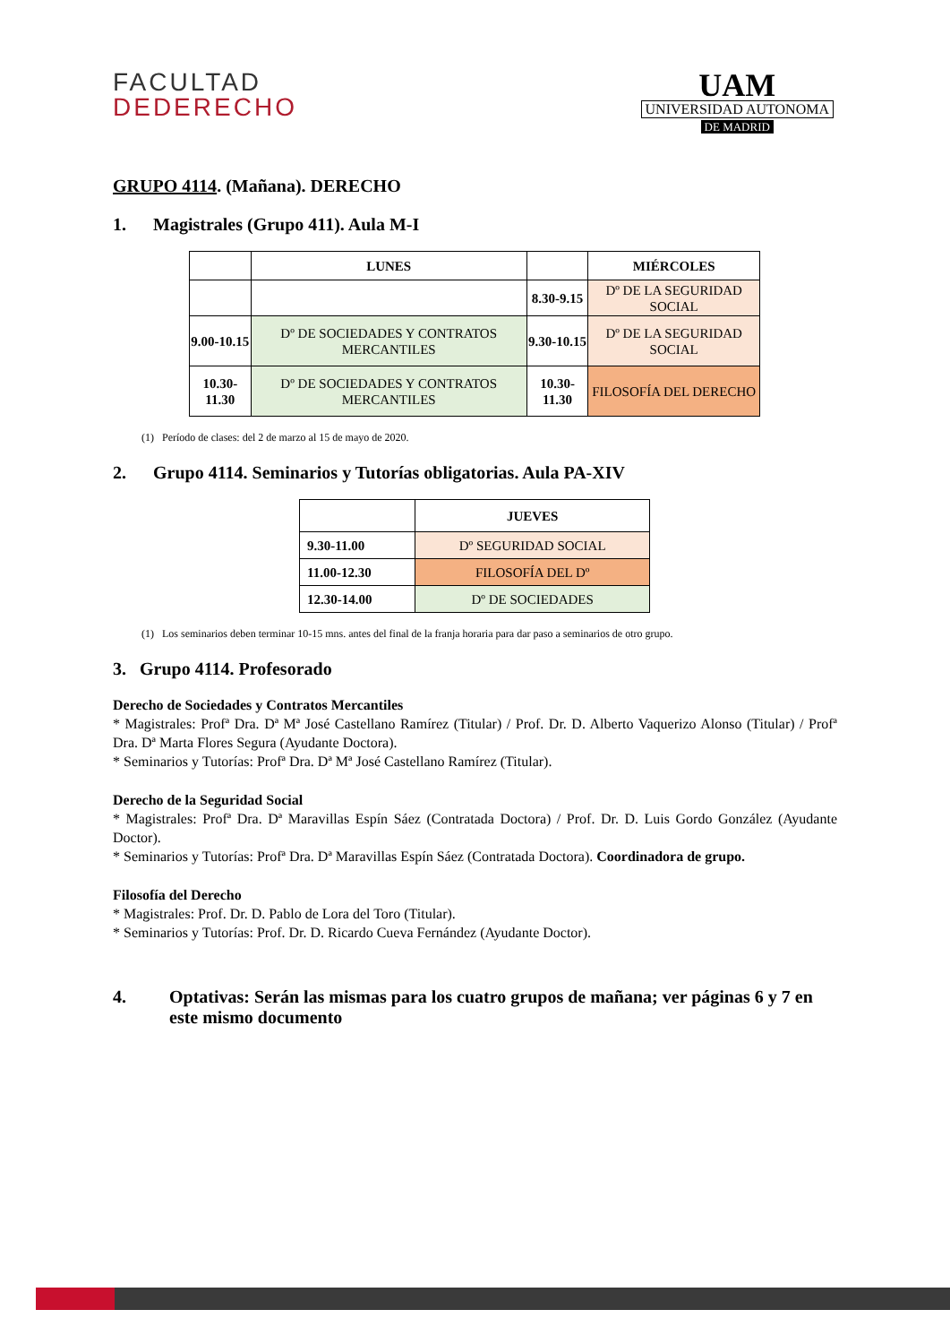FACULTAD
DEDERECHO
UAM
UNIVERSIDAD AUTONOMA
DE MADRID
GRUPO 4114. (Mañana). DERECHO
1. Magistrales (Grupo 411). Aula M-I
| | LUNES | | MIÉRCOLES |
| --- | --- | --- | --- |
| | | 8.30-9.15 | Dº DE LA SEGURIDAD SOCIAL |
| 9.00-10.15 | Dº DE SOCIEDADES Y CONTRATOS MERCANTILES | 9.30-10.15 | Dº DE LA SEGURIDAD SOCIAL |
| 10.30-11.30 | Dº DE SOCIEDADES Y CONTRATOS MERCANTILES | 10.30-11.30 | FILOSOFÍA DEL DERECHO |
(1) Período de clases: del 2 de marzo al 15 de mayo de 2020.
2. Grupo 4114. Seminarios y Tutorías obligatorias. Aula PA-XIV
| | JUEVES |
| --- | --- |
| 9.30-11.00 | Dº SEGURIDAD SOCIAL |
| 11.00-12.30 | FILOSOFÍA DEL Dº |
| 12.30-14.00 | Dº DE SOCIEDADES |
(1) Los seminarios deben terminar 10-15 mns. antes del final de la franja horaria para dar paso a seminarios de otro grupo.
3. Grupo 4114. Profesorado
Derecho de Sociedades y Contratos Mercantiles
* Magistrales: Profª Dra. Dª Mª José Castellano Ramírez (Titular) / Prof. Dr. D. Alberto Vaquerizo Alonso (Titular) / Profª Dra. Dª Marta Flores Segura (Ayudante Doctora).
* Seminarios y Tutorías: Profª Dra. Dª Mª José Castellano Ramírez (Titular).
Derecho de la Seguridad Social
* Magistrales: Profª Dra. Dª Maravillas Espín Sáez (Contratada Doctora) / Prof. Dr. D. Luis Gordo González (Ayudante Doctor).
* Seminarios y Tutorías: Profª Dra. Dª Maravillas Espín Sáez (Contratada Doctora). Coordinadora de grupo.
Filosofía del Derecho
* Magistrales: Prof. Dr. D. Pablo de Lora del Toro (Titular).
* Seminarios y Tutorías: Prof. Dr. D. Ricardo Cueva Fernández (Ayudante Doctor).
4. Optativas: Serán las mismas para los cuatro grupos de mañana; ver páginas 6 y 7 en este mismo documento